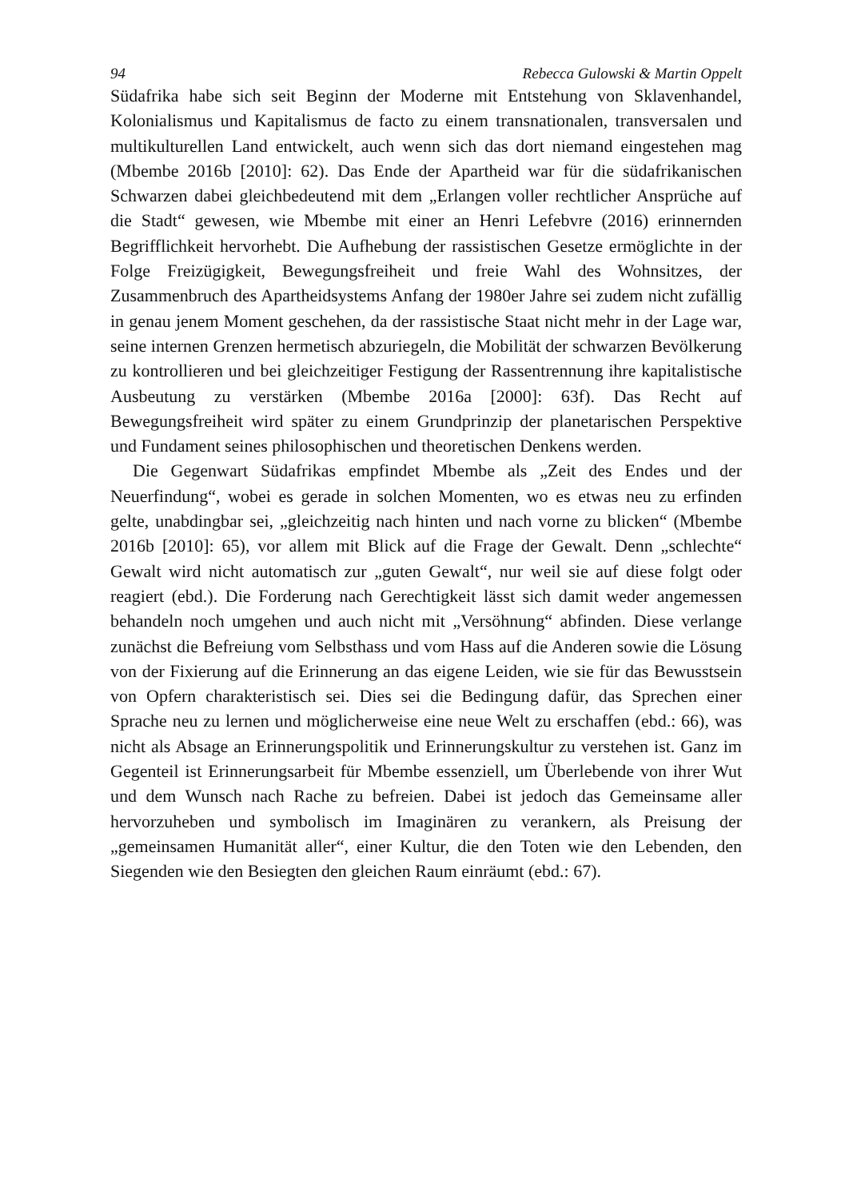94 Rebecca Gulowski & Martin Oppelt
Südafrika habe sich seit Beginn der Moderne mit Entstehung von Sklaven­handel, Kolonialismus und Kapitalismus de facto zu einem transnationalen, transversalen und multikulturellen Land entwickelt, auch wenn sich das dort niemand eingestehen mag (Mbembe 2016b [2010]: 62). Das Ende der Apartheid war für die südafrikanischen Schwarzen dabei gleichbedeutend mit dem „Erlangen voller rechtlicher Ansprüche auf die Stadt“ gewesen, wie Mbembe mit einer an Henri Lefebvre (2016) erinnernden Begrifflichkeit hervorhebt. Die Aufhebung der rassistischen Gesetze ermöglichte in der Folge Freizügigkeit, Bewegungsfreiheit und freie Wahl des Wohnsitzes, der Zusammenbruch des Apartheidsystems Anfang der 1980er Jahre sei zudem nicht zufällig in genau jenem Moment geschehen, da der rassisti­sche Staat nicht mehr in der Lage war, seine internen Grenzen hermetisch abzuriegeln, die Mobilität der schwarzen Bevölkerung zu kontrollieren und bei gleichzeitiger Festigung der Rassentrennung ihre kapitalistische Ausbeutung zu verstärken (Mbembe 2016a [2000]: 63f). Das Recht auf Bewegungsfreiheit wird später zu einem Grundprinzip der planetarischen Perspektive und Fundament seines philosophischen und theoretischen Denkens werden.
Die Gegenwart Südafrikas empfindet Mbembe als „Zeit des Endes und der Neuerfindung“, wobei es gerade in solchen Momenten, wo es etwas neu zu erfinden gelte, unabdingbar sei, „gleichzeitig nach hinten und nach vorne zu blicken“ (Mbembe 2016b [2010]: 65), vor allem mit Blick auf die Frage der Gewalt. Denn „schlechte“ Gewalt wird nicht automatisch zur „guten Gewalt“, nur weil sie auf diese folgt oder reagiert (ebd.). Die Forderung nach Gerechtigkeit lässt sich damit weder angemessen behandeln noch umgehen und auch nicht mit „Versöhnung“ abfinden. Diese verlange zunächst die Befreiung vom Selbsthass und vom Hass auf die Anderen sowie die Lösung von der Fixierung auf die Erinnerung an das eigene Leiden, wie sie für das Bewusstsein von Opfern charakteristisch sei. Dies sei die Bedin­gung dafür, das Sprechen einer Sprache neu zu lernen und möglicherweise eine neue Welt zu erschaffen (ebd.: 66), was nicht als Absage an Erinne­rungspolitik und Erinnerungskultur zu verstehen ist. Ganz im Gegenteil ist Erinnerungsarbeit für Mbembe essenziell, um Überlebende von ihrer Wut und dem Wunsch nach Rache zu befreien. Dabei ist jedoch das Gemein­same aller hervorzuheben und symbolisch im Imaginären zu verankern, als Preisung der „gemeinsamen Humanität aller“, einer Kultur, die den Toten wie den Lebenden, den Siegenden wie den Besiegten den gleichen Raum einräumt (ebd.: 67).